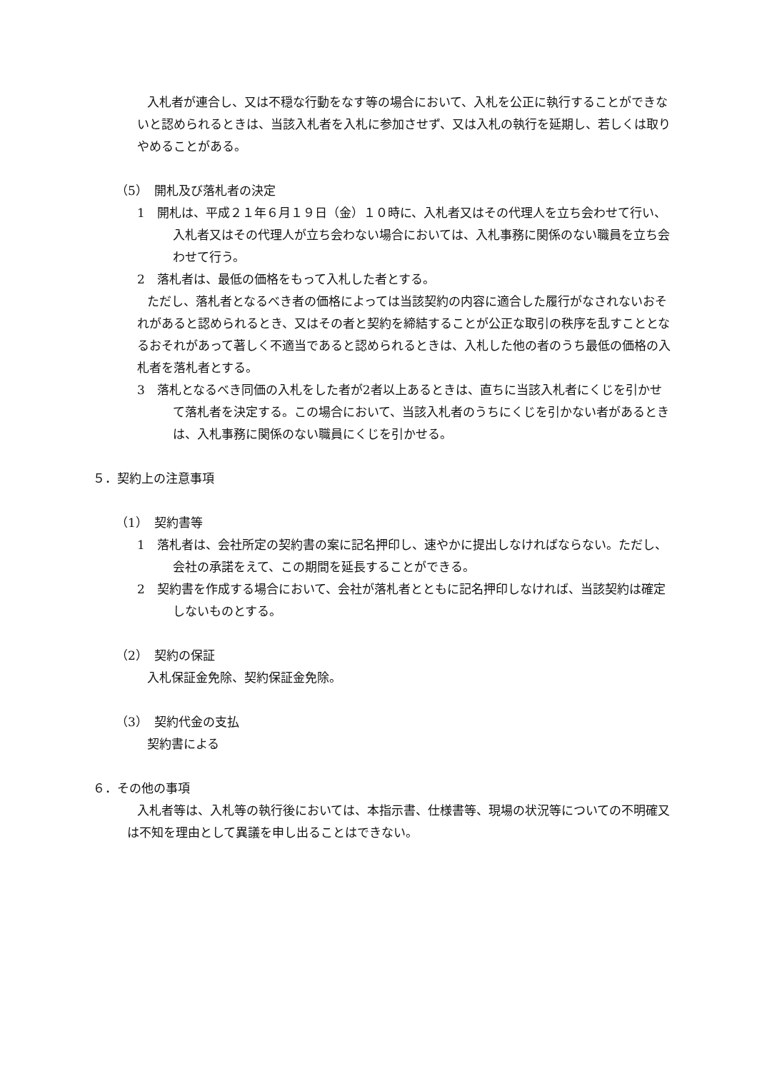入札者が連合し、又は不穏な行動をなす等の場合において、入札を公正に執行することができないと認められるときは、当該入札者を入札に参加させず、又は入札の執行を延期し、若しくは取りやめることがある。
（5）　開札及び落札者の決定
1　開札は、平成２１年６月１９日（金）１０時に、入札者又はその代理人を立ち会わせて行い、入札者又はその代理人が立ち会わない場合においては、入札事務に関係のない職員を立ち会わせて行う。
2　落札者は、最低の価格をもって入札した者とする。
ただし、落札者となるべき者の価格によっては当該契約の内容に適合した履行がなされないおそれがあると認められるとき、又はその者と契約を締結することが公正な取引の秩序を乱すこととなるおそれがあって著しく不適当であると認められるときは、入札した他の者のうち最低の価格の入札者を落札者とする。
3　落札となるべき同価の入札をした者が2者以上あるときは、直ちに当該入札者にくじを引かせて落札者を決定する。この場合において、当該入札者のうちにくじを引かない者があるときは、入札事務に関係のない職員にくじを引かせる。
５．契約上の注意事項
（1）　契約書等
1　落札者は、会社所定の契約書の案に記名押印し、速やかに提出しなければならない。ただし、会社の承諾をえて、この期間を延長することができる。
2　契約書を作成する場合において、会社が落札者とともに記名押印しなければ、当該契約は確定しないものとする。
（2）　契約の保証
入札保証金免除、契約保証金免除。
（3）　契約代金の支払
契約書による
６．その他の事項
入札者等は、入札等の執行後においては、本指示書、仕様書等、現場の状況等についての不明確又は不知を理由として異議を申し出ることはできない。